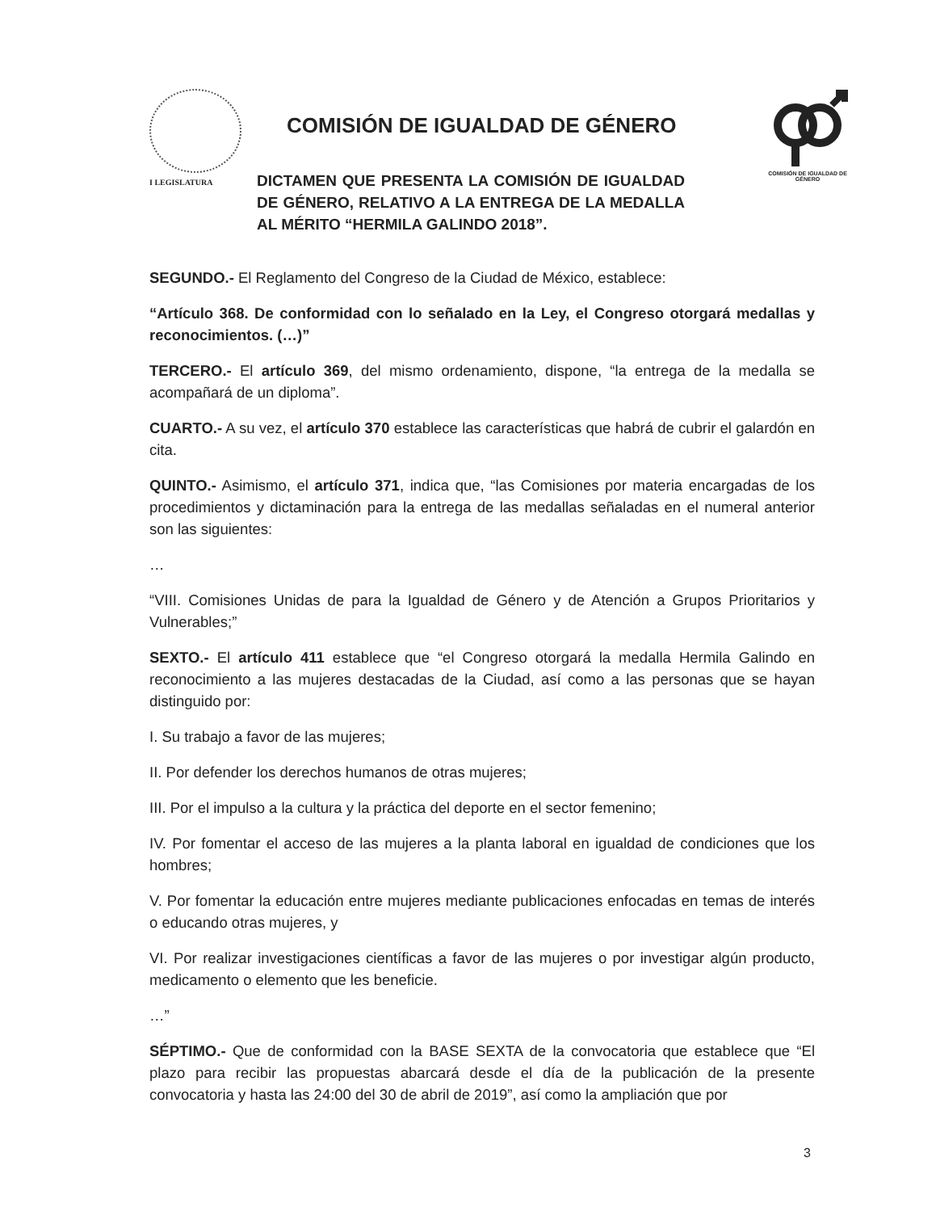I LEGISLATURA
COMISIÓN DE IGUALDAD DE GÉNERO
COMISIÓN DE IGUALDAD DE GÉNERO
DICTAMEN QUE PRESENTA LA COMISIÓN DE IGUALDAD DE GÉNERO, RELATIVO A LA ENTREGA DE LA MEDALLA AL MÉRITO “HERMILA GALINDO 2018”.
SEGUNDO.- El Reglamento del Congreso de la Ciudad de México, establece:
“Artículo 368. De conformidad con lo señalado en la Ley, el Congreso otorgará medallas y reconocimientos. (…)”
TERCERO.- El artículo 369, del mismo ordenamiento, dispone, “la entrega de la medalla se acompañará de un diploma”.
CUARTO.- A su vez, el artículo 370 establece las características que habrá de cubrir el galardón en cita.
QUINTO.- Asimismo, el artículo 371, indica que, “las Comisiones por materia encargadas de los procedimientos y dictaminación para la entrega de las medallas señaladas en el numeral anterior son las siguientes:
…
“VIII. Comisiones Unidas de para la Igualdad de Género y de Atención a Grupos Prioritarios y Vulnerables;”
SEXTO.- El artículo 411 establece que “el Congreso otorgará la medalla Hermila Galindo en reconocimiento a las mujeres destacadas de la Ciudad, así como a las personas que se hayan distinguido por:
I. Su trabajo a favor de las mujeres;
II. Por defender los derechos humanos de otras mujeres;
III. Por el impulso a la cultura y la práctica del deporte en el sector femenino;
IV. Por fomentar el acceso de las mujeres a la planta laboral en igualdad de condiciones que los hombres;
V. Por fomentar la educación entre mujeres mediante publicaciones enfocadas en temas de interés o educando otras mujeres, y
VI. Por realizar investigaciones científicas a favor de las mujeres o por investigar algún producto, medicamento o elemento que les beneficie.
…”
SÉPTIMO.- Que de conformidad con la BASE SEXTA de la convocatoria que establece que “El plazo para recibir las propuestas abarcará desde el día de la publicación de la presente convocatoria y hasta las 24:00 del 30 de abril de 2019”, así como la ampliación que por
3